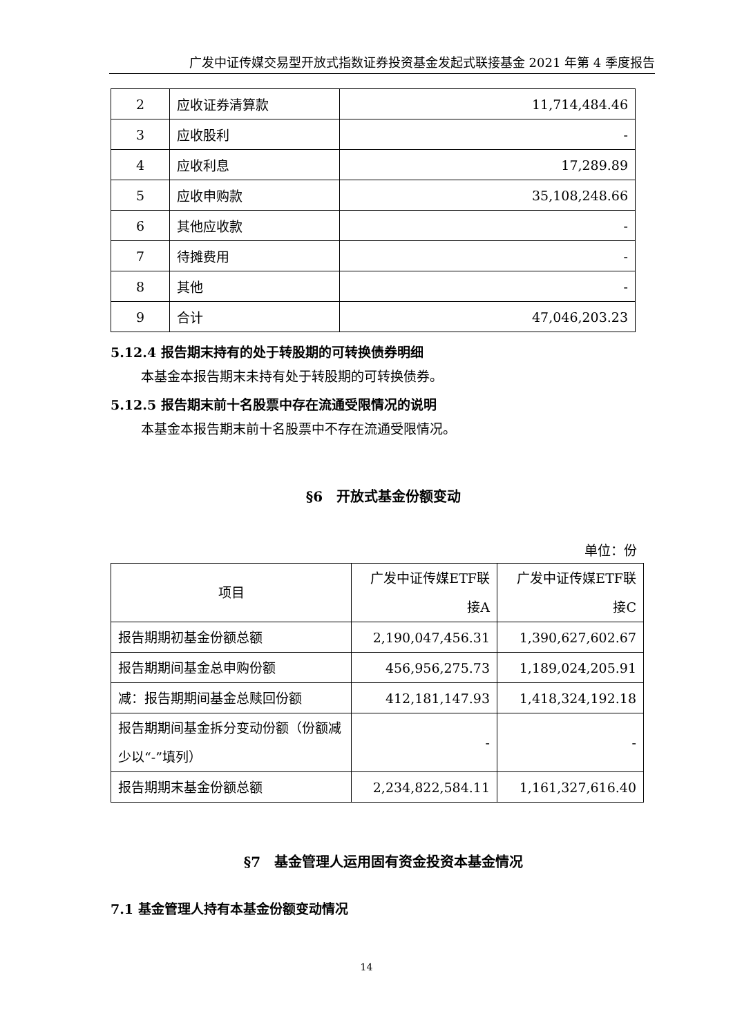广发中证传媒交易型开放式指数证券投资基金发起式联接基金 2021 年第 4 季度报告
| 2 | 应收证券清算款 | 11,714,484.46 |
| 3 | 应收股利 | - |
| 4 | 应收利息 | 17,289.89 |
| 5 | 应收申购款 | 35,108,248.66 |
| 6 | 其他应收款 | - |
| 7 | 待摊费用 | - |
| 8 | 其他 | - |
| 9 | 合计 | 47,046,203.23 |
5.12.4 报告期末持有的处于转股期的可转换债券明细
本基金本报告期末未持有处于转股期的可转换债券。
5.12.5 报告期末前十名股票中存在流通受限情况的说明
本基金本报告期末前十名股票中不存在流通受限情况。
§6　开放式基金份额变动
单位：份
| 项目 | 广发中证传媒ETF联 接A | 广发中证传媒ETF联 接C |
| 报告期期初基金份额总额 | 2,190,047,456.31 | 1,390,627,602.67 |
| 报告期期间基金总申购份额 | 456,956,275.73 | 1,189,024,205.91 |
| 减：报告期期间基金总赎回份额 | 412,181,147.93 | 1,418,324,192.18 |
| 报告期期间基金拆分变动份额（份额减少以“-”填列） | - | - |
| 报告期期末基金份额总额 | 2,234,822,584.11 | 1,161,327,616.40 |
§7　基金管理人运用固有资金投资本基金情况
7.1 基金管理人持有本基金份额变动情况
14